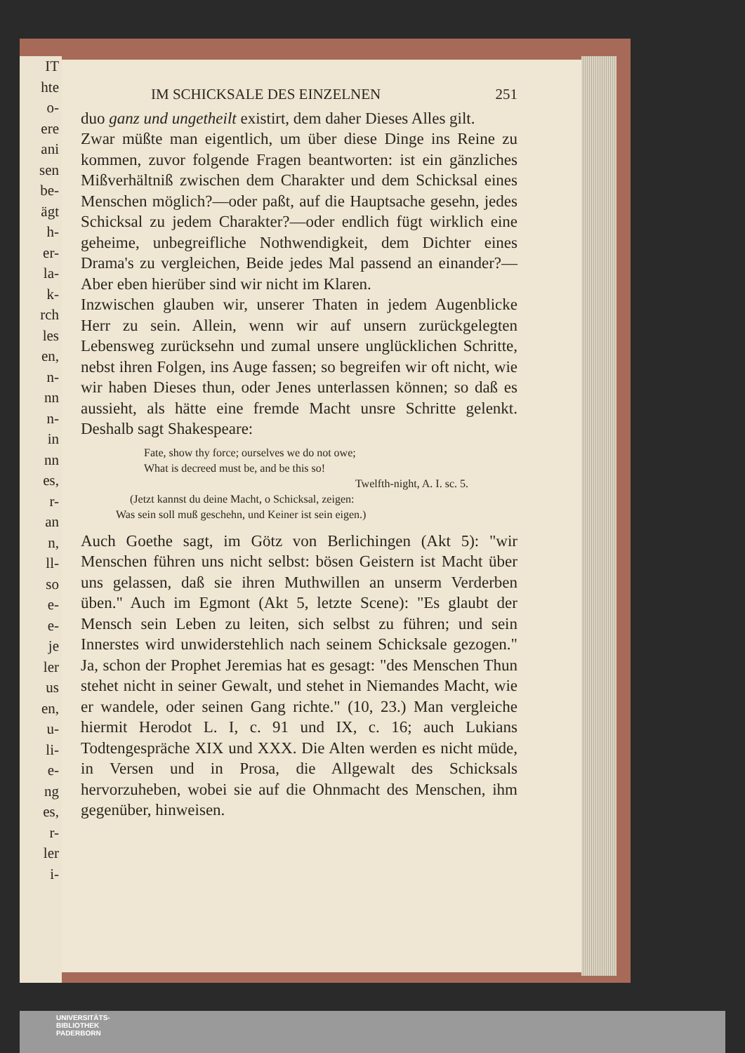IT
hte
o-
ere
ani
sen
be-
ägt
h-
er-
la-
k-
rch
les
en,
n-
nn
n-
in
nn
es,
r-
an
n,
ll-
so
e-
e-
je
ler
us
en,
u-
li-
e-
ng
es,
r-
ler
i-
IM SCHICKSALE DES EINZELNEN 251
duo ganz und ungetheilt existirt, dem daher Dieses Alles gilt.
Zwar müßte man eigentlich, um über diese Dinge ins Reine zu kommen, zuvor folgende Fragen beantworten: ist ein gänzliches Mißverhältniß zwischen dem Charakter und dem Schicksal eines Menschen möglich?—oder paßt, auf die Hauptsache gesehn, jedes Schicksal zu jedem Charakter?—oder endlich fügt wirklich eine geheime, unbegreifliche Nothwendigkeit, dem Dichter eines Drama's zu vergleichen, Beide jedes Mal passend an einander?—Aber eben hierüber sind wir nicht im Klaren.
Inzwischen glauben wir, unserer Thaten in jedem Augenblicke Herr zu sein. Allein, wenn wir auf unsern zurückgelegten Lebensweg zurücksehn und zumal unsere unglücklichen Schritte, nebst ihren Folgen, ins Auge fassen; so begreifen wir oft nicht, wie wir haben Dieses thun, oder Jenes unterlassen können; so daß es aussieht, als hätte eine fremde Macht unsre Schritte gelenkt. Deshalb sagt Shakespeare:
Fate, show thy force; ourselves we do not owe;
What is decreed must be, and be this so!
Twelfth-night, A. I. sc. 5.
(Jetzt kannst du deine Macht, o Schicksal, zeigen:
Was sein soll muß geschehn, und Keiner ist sein eigen.)
Auch Goethe sagt, im Götz von Berlichingen (Akt 5): "wir Menschen führen uns nicht selbst: bösen Geistern ist Macht über uns gelassen, daß sie ihren Muthwillen an unserm Verderben üben." Auch im Egmont (Akt 5, letzte Scene): "Es glaubt der Mensch sein Leben zu leiten, sich selbst zu führen; und sein Innerstes wird unwiderstehlich nach seinem Schicksale gezogen." Ja, schon der Prophet Jeremias hat es gesagt: "des Menschen Thun stehet nicht in seiner Gewalt, und stehet in Niemandes Macht, wie er wandele, oder seinen Gang richte." (10, 23.) Man vergleiche hiermit Herodot L. I, c. 91 und IX, c. 16; auch Lukians Todtengespräche XIX und XXX. Die Alten werden es nicht müde, in Versen und in Prosa, die Allgewalt des Schicksals hervorzuheben, wobei sie auf die Ohnmacht des Menschen, ihm gegenüber, hinweisen.
UNIVERSITÄTS-
BIBLIOTHEK
PADERBORN